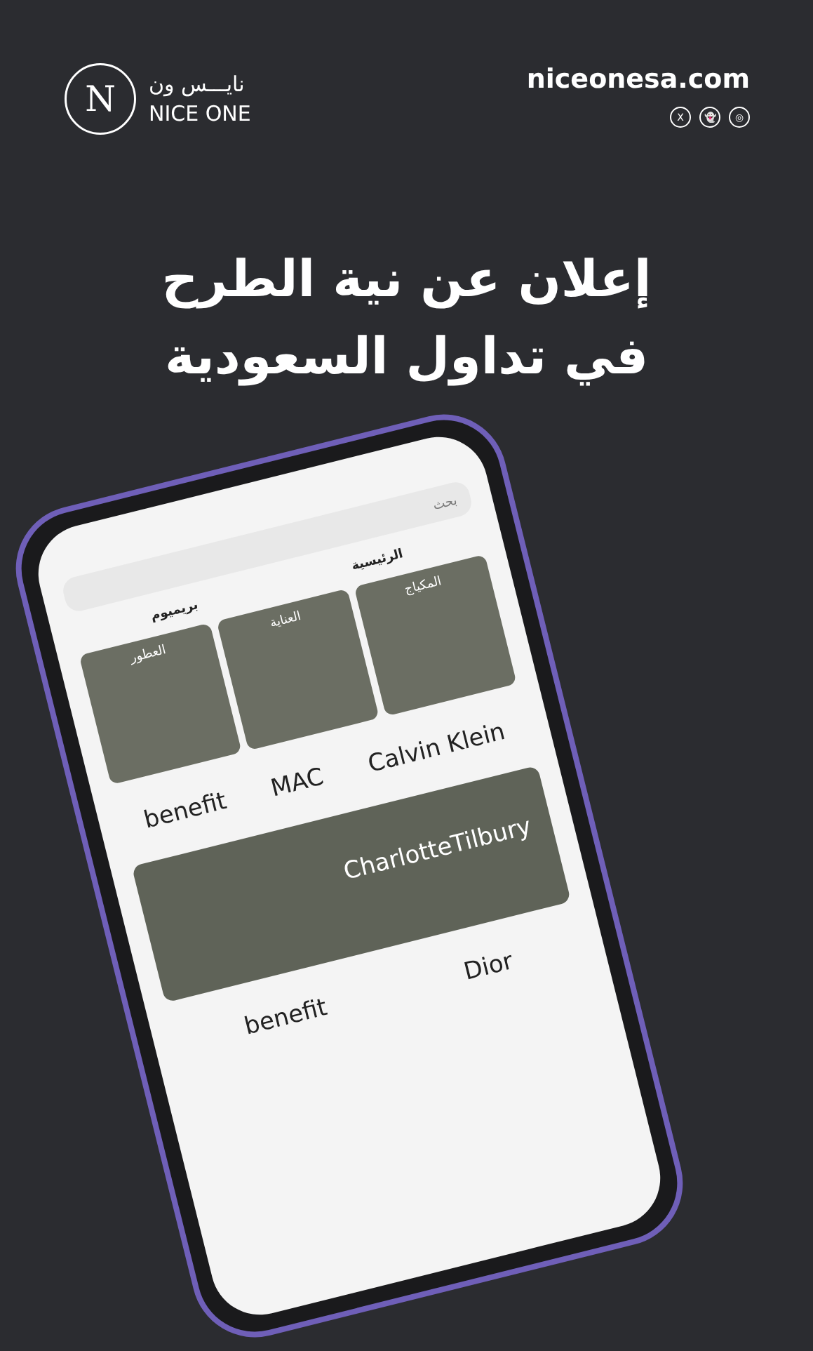N
نايـــس ون
NICE ONE
niceonesa.com
X 👻 ◎
إعلان عن نية الطرح في تداول السعودية
بحث
الرئيسية بريميوم
المكياج
العناية
العطور
benefit MAC Calvin Klein
CharlotteTilbury
benefit Dior